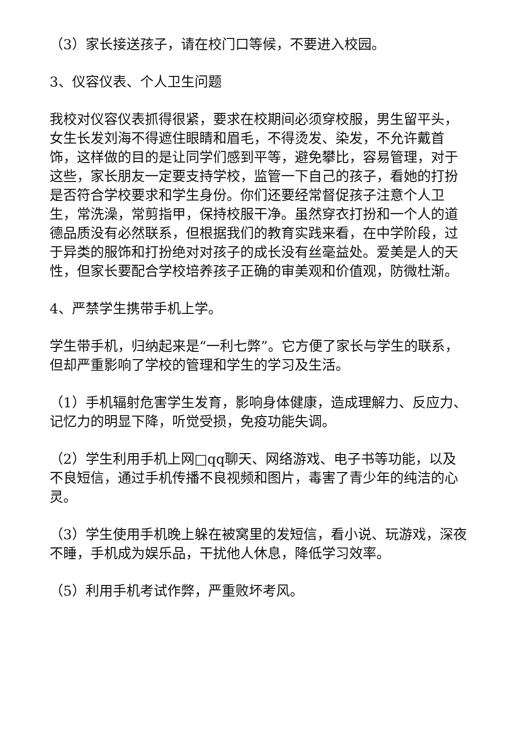（3）家长接送孩子，请在校门口等候，不要进入校园。
3、仪容仪表、个人卫生问题
我校对仪容仪表抓得很紧，要求在校期间必须穿校服，男生留平头，女生长发刘海不得遮住眼睛和眉毛，不得烫发、染发，不允许戴首饰，这样做的目的是让同学们感到平等，避免攀比，容易管理，对于这些，家长朋友一定要支持学校，监管一下自己的孩子，看她的打扮是否符合学校要求和学生身份。你们还要经常督促孩子注意个人卫生，常洗澡，常剪指甲，保持校服干净。虽然穿衣打扮和一个人的道德品质没有必然联系，但根据我们的教育实践来看，在中学阶段，过于异类的服饰和打扮绝对对孩子的成长没有丝毫益处。爱美是人的天性，但家长要配合学校培养孩子正确的审美观和价值观，防微杜渐。
4、严禁学生携带手机上学。
学生带手机，归纳起来是“一利七弊”。它方便了家长与学生的联系，但却严重影响了学校的管理和学生的学习及生活。
（1）手机辐射危害学生发育，影响身体健康，造成理解力、反应力、记忆力的明显下降，听觉受损，免疫功能失调。
（2）学生利用手机上网□qq聊天、网络游戏、电子书等功能，以及不良短信，通过手机传播不良视频和图片，毒害了青少年的纯洁的心灵。
（3）学生使用手机晚上躲在被窝里的发短信，看小说、玩游戏，深夜不睡，手机成为娱乐品，干扰他人休息，降低学习效率。
（5）利用手机考试作弊，严重败坏考风。